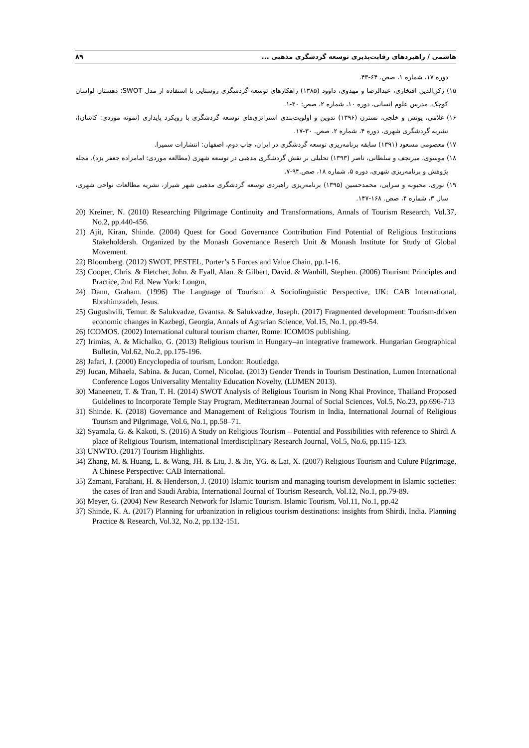هاشمی / راهبردهای رقابت‌پذیری توسعه گردشگری مذهبی ... ۸۹
دوره ۱۷، شماره ۱، صص. ۶۴-۴۳.
۱۵) رکن‌الدین افتخاری، عبدالرضا و مهدوی، داوود (۱۳۸۵) راهکارهای توسعه گردشگری روستایی با استفاده از مدل SWOT: دهستان لواسان کوچک، مدرس علوم انسانی، دوره ۱۰، شماره ۲، صص: ۳۰-۱.
۱۶) غلامی، یونس و خلجی، نسترن (۱۳۹۶) تدوین و اولویت‌بندی استراتژی‌های توسعه گردشگری با رویکرد پایداری (نمونه موردی: کاشان)، نشریه گردشگری شهری، دوره ۴، شماره ۲، صص. ۳۰-۱۷.
۱۷) معصومی مسعود (۱۳۹۱) سابقه برنامه‌ریزی توسعه گردشگری در ایران، چاپ دوم، اصفهان: انتشارات سمیرا.
۱۸) موسوی، میرنجف و سلطانی، ناصر (۱۳۹۳) تحلیلی بر نقش گردشگری مذهبی در توسعه شهری (مطالعه موردی: امامزاده جعفر یزد)، مجله پژوهش و برنامه‌ریزی شهری، دوره ۵، شماره ۱۸، صص.۹۴-۷.
۱۹) نوری، محبوبه و سرایی، محمدحسین (۱۳۹۵) برنامه‌ریزی راهبردی توسعه گردشگری مذهبی شهر شیراز، نشریه مطالعات نواحی شهری، سال ۳، شماره ۴، صص. ۱۶۸-۱۴۷.
20) Kreiner, N. (2010) Researching Pilgrimage Continuity and Transformations, Annals of Tourism Research, Vol.37, No.2, pp.440-456.
21) Ajit, Kiran, Shinde. (2004) Quest for Good Governance Contribution Find Potential of Religious Institutions Stakeholdersh. Organized by the Monash Governance Reserch Unit & Monash Institute for Study of Global Movement.
22) Bloomberg. (2012) SWOT, PESTEL, Porter’s 5 Forces and Value Chain, pp.1-16.
23) Cooper, Chris. & Fletcher, John. & Fyall, Alan. & Gilbert, David. & Wanhill, Stephen. (2006) Tourism: Principles and Practice, 2nd Ed. New York: Longm,
24) Dann, Graham. (1996) The Language of Tourism: A Sociolinguistic Perspective, UK: CAB International, Ebrahimzadeh, Jesus.
25) Gugushvili, Temur. & Salukvadze, Gvantsa. & Salukvadze, Joseph. (2017) Fragmented development: Tourism-driven economic changes in Kazbegi, Georgia, Annals of Agrarian Science, Vol.15, No.1, pp.49-54.
26) ICOMOS. (2002) International cultural tourism charter, Rome: ICOMOS publishing.
27) Irimias, A. & Michalko, G. (2013) Religious tourism in Hungary–an integrative framework. Hungarian Geographical Bulletin, Vol.62, No.2, pp.175-196.
28) Jafari, J. (2000) Encyclopedia of tourism, London: Routledge.
29) Jucan, Mihaela, Sabina. & Jucan, Cornel, Nicolae. (2013) Gender Trends in Tourism Destination, Lumen International Conference Logos Universality Mentality Education Novelty, (LUMEN 2013).
30) Maneenetr, T. & Tran, T. H. (2014) SWOT Analysis of Religious Tourism in Nong Khai Province, Thailand Proposed Guidelines to Incorporate Temple Stay Program, Mediterranean Journal of Social Sciences, Vol.5, No.23, pp.696-713
31) Shinde. K. (2018) Governance and Management of Religious Tourism in India, International Journal of Religious Tourism and Pilgrimage, Vol.6, No.1, pp.58–71.
32) Syamala, G. & Kakoti, S. (2016) A Study on Religious Tourism – Potential and Possibilities with reference to Shirdi A place of Religious Tourism, international Interdisciplinary Research Journal, Vol.5, No.6, pp.115-123.
33) UNWTO. (2017) Tourism Highlights.
34) Zhang, M. & Huang, L. & Wang, JH. & Liu, J. & Jie, YG. & Lai, X. (2007) Religious Tourism and Culure Pilgrimage, A Chinese Perspective: CAB International.
35) Zamani, Farahani, H. & Henderson, J. (2010) Islamic tourism and managing tourism development in Islamic societies: the cases of Iran and Saudi Arabia, International Journal of Tourism Research, Vol.12, No.1, pp.79-89.
36) Meyer, G. (2004) New Research Network for Islamic Tourism. Islamic Tourism, Vol.11, No.1, pp.42
37) Shinde, K. A. (2017) Planning for urbanization in religious tourism destinations: insights from Shirdi, India. Planning Practice & Research, Vol.32, No.2, pp.132-151.